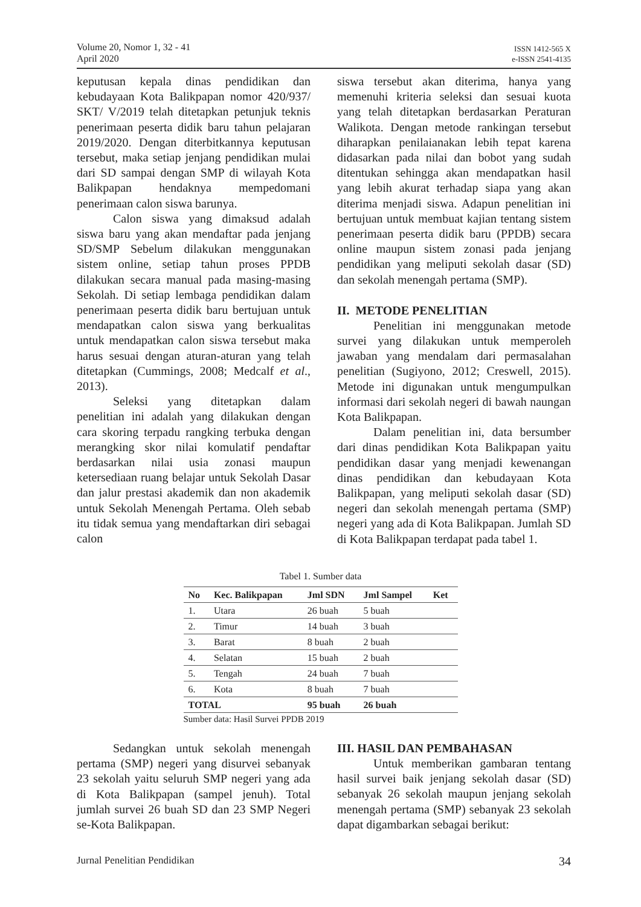Volume 20, Nomor 1, 32 - 41
April 2020
ISSN 1412-565 X
e-ISSN 2541-4135
keputusan kepala dinas pendidikan dan kebudayaan Kota Balikpapan nomor 420/937/ SKT/ V/2019 telah ditetapkan petunjuk teknis penerimaan peserta didik baru tahun pelajaran 2019/2020. Dengan diterbitkannya keputusan tersebut, maka setiap jenjang pendidikan mulai dari SD sampai dengan SMP di wilayah Kota Balikpapan hendaknya mempedomani penerimaan calon siswa barunya.
Calon siswa yang dimaksud adalah siswa baru yang akan mendaftar pada jenjang SD/SMP Sebelum dilakukan menggunakan sistem online, setiap tahun proses PPDB dilakukan secara manual pada masing-masing Sekolah. Di setiap lembaga pendidikan dalam penerimaan peserta didik baru bertujuan untuk mendapatkan calon siswa yang berkualitas untuk mendapatkan calon siswa tersebut maka harus sesuai dengan aturan-aturan yang telah ditetapkan (Cummings, 2008; Medcalf et al., 2013).
Seleksi yang ditetapkan dalam penelitian ini adalah yang dilakukan dengan cara skoring terpadu rangking terbuka dengan merangking skor nilai komulatif pendaftar berdasarkan nilai usia zonasi maupun ketersediaan ruang belajar untuk Sekolah Dasar dan jalur prestasi akademik dan non akademik untuk Sekolah Menengah Pertama. Oleh sebab itu tidak semua yang mendaftarkan diri sebagai calon
siswa tersebut akan diterima, hanya yang memenuhi kriteria seleksi dan sesuai kuota yang telah ditetapkan berdasarkan Peraturan Walikota. Dengan metode rankingan tersebut diharapkan penilaianakan lebih tepat karena didasarkan pada nilai dan bobot yang sudah ditentukan sehingga akan mendapatkan hasil yang lebih akurat terhadap siapa yang akan diterima menjadi siswa. Adapun penelitian ini bertujuan untuk membuat kajian tentang sistem penerimaan peserta didik baru (PPDB) secara online maupun sistem zonasi pada jenjang pendidikan yang meliputi sekolah dasar (SD) dan sekolah menengah pertama (SMP).
II. METODE PENELITIAN
Penelitian ini menggunakan metode survei yang dilakukan untuk memperoleh jawaban yang mendalam dari permasalahan penelitian (Sugiyono, 2012; Creswell, 2015). Metode ini digunakan untuk mengumpulkan informasi dari sekolah negeri di bawah naungan Kota Balikpapan.
Dalam penelitian ini, data bersumber dari dinas pendidikan Kota Balikpapan yaitu pendidikan dasar yang menjadi kewenangan dinas pendidikan dan kebudayaan Kota Balikpapan, yang meliputi sekolah dasar (SD) negeri dan sekolah menengah pertama (SMP) negeri yang ada di Kota Balikpapan. Jumlah SD di Kota Balikpapan terdapat pada tabel 1.
Tabel 1. Sumber data
| No | Kec. Balikpapan | Jml SDN | Jml Sampel | Ket |
| --- | --- | --- | --- | --- |
| 1. | Utara | 26 buah | 5 buah | |
| 2. | Timur | 14 buah | 3 buah | |
| 3. | Barat | 8 buah | 2 buah | |
| 4. | Selatan | 15 buah | 2 buah | |
| 5. | Tengah | 24 buah | 7 buah | |
| 6. | Kota | 8 buah | 7 buah | |
| TOTAL | | 95 buah | 26 buah | |
Sumber data: Hasil Survei PPDB 2019
Sedangkan untuk sekolah menengah pertama (SMP) negeri yang disurvei sebanyak 23 sekolah yaitu seluruh SMP negeri yang ada di Kota Balikpapan (sampel jenuh). Total jumlah survei 26 buah SD dan 23 SMP Negeri se-Kota Balikpapan.
III. HASIL DAN PEMBAHASAN
Untuk memberikan gambaran tentang hasil survei baik jenjang sekolah dasar (SD) sebanyak 26 sekolah maupun jenjang sekolah menengah pertama (SMP) sebanyak 23 sekolah dapat digambarkan sebagai berikut:
Jurnal Penelitian Pendidikan 34